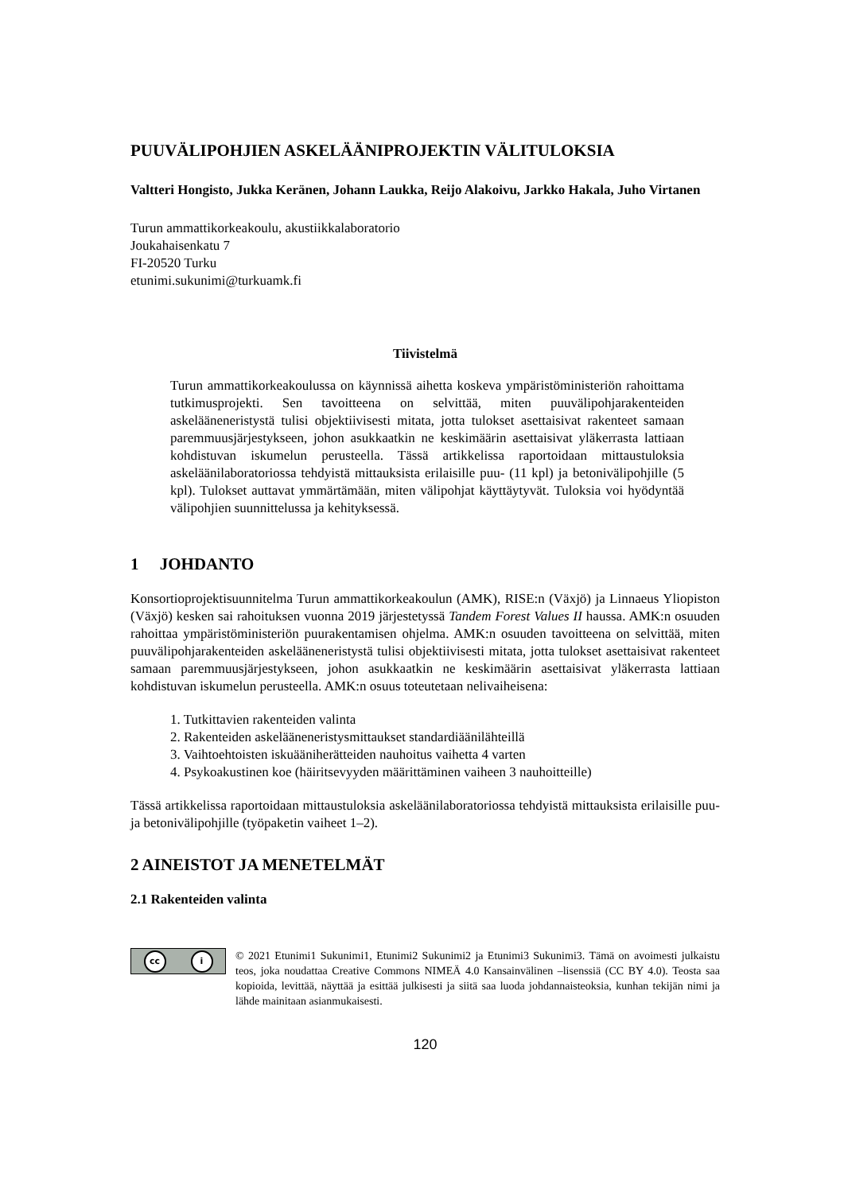PUUVÄLIPOHJIEN ASKELÄÄNIPROJEKTIN VÄLITULOKSIA
Valtteri Hongisto, Jukka Keränen, Johann Laukka, Reijo Alakoivu, Jarkko Hakala, Juho Virtanen
Turun ammattikorkeakoulu, akustiikkalaboratorio
Joukahaisenkatu 7
FI-20520 Turku
etunimi.sukunimi@turkuamk.fi
Tiivistelmä
Turun ammattikorkeakoulussa on käynnissä aihetta koskeva ympäristöministeriön rahoittama tutkimusprojekti. Sen tavoitteena on selvittää, miten puuvälipohjarakenteiden askelääneneristystä tulisi objektiivisesti mitata, jotta tulokset asettaisivat rakenteet samaan paremmuusjärjestykseen, johon asukkaatkin ne keskimäärin asettaisivat yläkerrasta lattiaan kohdistuvan iskumelun perusteella. Tässä artikkelissa raportoidaan mittaustuloksia askeläänilaboratoriossa tehdyistä mittauksista erilaisille puu- (11 kpl) ja betonivälipohjille (5 kpl). Tulokset auttavat ymmärtämään, miten välipohjat käyttäytyvät. Tuloksia voi hyödyntää välipohjien suunnittelussa ja kehityksessä.
1 JOHDANTO
Konsortioprojektisuunnitelma Turun ammattikorkeakoulun (AMK), RISE:n (Växjö) ja Linnaeus Yliopiston (Växjö) kesken sai rahoituksen vuonna 2019 järjestetyssä Tandem Forest Values II haussa. AMK:n osuuden rahoittaa ympäristöministeriön puurakentamisen ohjelma. AMK:n osuuden tavoitteena on selvittää, miten puuvälipohjarakenteiden askelääneneristystä tulisi objektiivisesti mitata, jotta tulokset asettaisivat rakenteet samaan paremmuusjärjestykseen, johon asukkaatkin ne keskimäärin asettaisivat yläkerrasta lattiaan kohdistuvan iskumelun perusteella. AMK:n osuus toteutetaan nelivaiheisena:
1. Tutkittavien rakenteiden valinta
2. Rakenteiden askelääneneristysmittaukset standardiäänilähteillä
3. Vaihtoehtoisten iskuääniherätteiden nauhoitus vaihetta 4 varten
4. Psykoakustinen koe (häiritsevyyden määrittäminen vaiheen 3 nauhoitteille)
Tässä artikkelissa raportoidaan mittaustuloksia askeläänilaboratoriossa tehdyistä mittauksista erilaisille puu- ja betonivälipohjille (työpaketin vaiheet 1–2).
2 AINEISTOT JA MENETELMÄT
2.1 Rakenteiden valinta
cc i
© 2021 Etunimi1 Sukunimi1, Etunimi2 Sukunimi2 ja Etunimi3 Sukunimi3. Tämä on avoimesti julkaistu teos, joka noudattaa Creative Commons NIMEÄ 4.0 Kansainvälinen –lisenssiä (CC BY 4.0). Teosta saa kopioida, levittää, näyttää ja esittää julkisesti ja siitä saa luoda johdannaisteoksia, kunhan tekijän nimi ja lähde mainitaan asianmukaisesti.
120